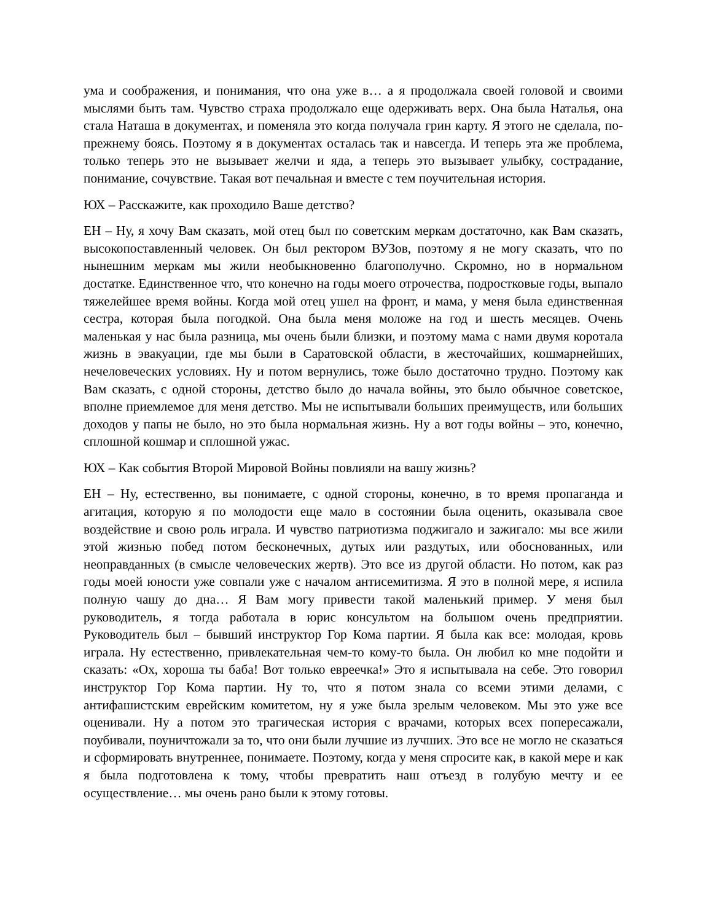ума и соображения, и понимания, что она уже в… а я продолжала своей головой и своими мыслями быть там. Чувство страха продолжало еще одерживать верх. Она была Наталья, она стала Наташа в документах, и поменяла это когда получала грин карту. Я этого не сделала, по-прежнему боясь. Поэтому я в документах осталась так и навсегда. И теперь эта же проблема, только теперь это не вызывает желчи и яда, а теперь это вызывает улыбку, сострадание, понимание, сочувствие. Такая вот печальная и вместе с тем поучительная история.
ЮХ – Расскажите, как проходило Ваше детство?
ЕН – Ну, я хочу Вам сказать, мой отец был по советским меркам достаточно, как Вам сказать, высокопоставленный человек. Он был ректором ВУЗов, поэтому я не могу сказать, что по нынешним меркам мы жили необыкновенно благополучно. Скромно, но в нормальном достатке. Единственное что, что конечно на годы моего отрочества, подростковые годы, выпало тяжелейшее время войны. Когда мой отец ушел на фронт, и мама, у меня была единственная сестра, которая была погодкой. Она была меня моложе на год и шесть месяцев. Очень маленькая у нас была разница, мы очень были близки, и поэтому мама с нами двумя коротала жизнь в эвакуации, где мы были в Саратовской области, в жесточайших, кошмарнейших, нечеловеческих условиях. Ну и потом вернулись, тоже было достаточно трудно. Поэтому как Вам сказать, с одной стороны, детство было до начала войны, это было обычное советское, вполне приемлемое для меня детство. Мы не испытывали больших преимуществ, или больших доходов у папы не было, но это была нормальная жизнь. Ну а вот годы войны – это, конечно, сплошной кошмар и сплошной ужас.
ЮХ – Как события Второй Мировой Войны повлияли на вашу жизнь?
ЕН – Ну, естественно, вы понимаете, с одной стороны, конечно, в то время пропаганда и агитация, которую я по молодости еще мало в состоянии была оценить, оказывала свое воздействие и свою роль играла. И чувство патриотизма поджигало и зажигало: мы все жили этой жизнью побед потом бесконечных, дутых или раздутых, или обоснованных, или неоправданных (в смысле человеческих жертв). Это все из другой области. Но потом, как раз годы моей юности уже совпали уже с началом антисемитизма. Я это в полной мере, я испила полную чашу до дна… Я Вам могу привести такой маленький пример. У меня был руководитель, я тогда работала в юрис консультом на большом очень предприятии. Руководитель был – бывший инструктор Гор Кома партии. Я была как все: молодая, кровь играла. Ну естественно, привлекательная чем-то кому-то была. Он любил ко мне подойти и сказать: «Ох, хороша ты баба! Вот только евреечка!» Это я испытывала на себе. Это говорил инструктор Гор Кома партии. Ну то, что я потом знала со всеми этими делами, с антифашистским еврейским комитетом, ну я уже была зрелым человеком. Мы это уже все оценивали. Ну а потом это трагическая история с врачами, которых всех попересажали, поубивали, поуничтожали за то, что они были лучшие из лучших. Это все не могло не сказаться и сформировать внутреннее, понимаете. Поэтому, когда у меня спросите как, в какой мере и как я была подготовлена к тому, чтобы превратить наш отъезд в голубую мечту и ее осуществление… мы очень рано были к этому готовы.